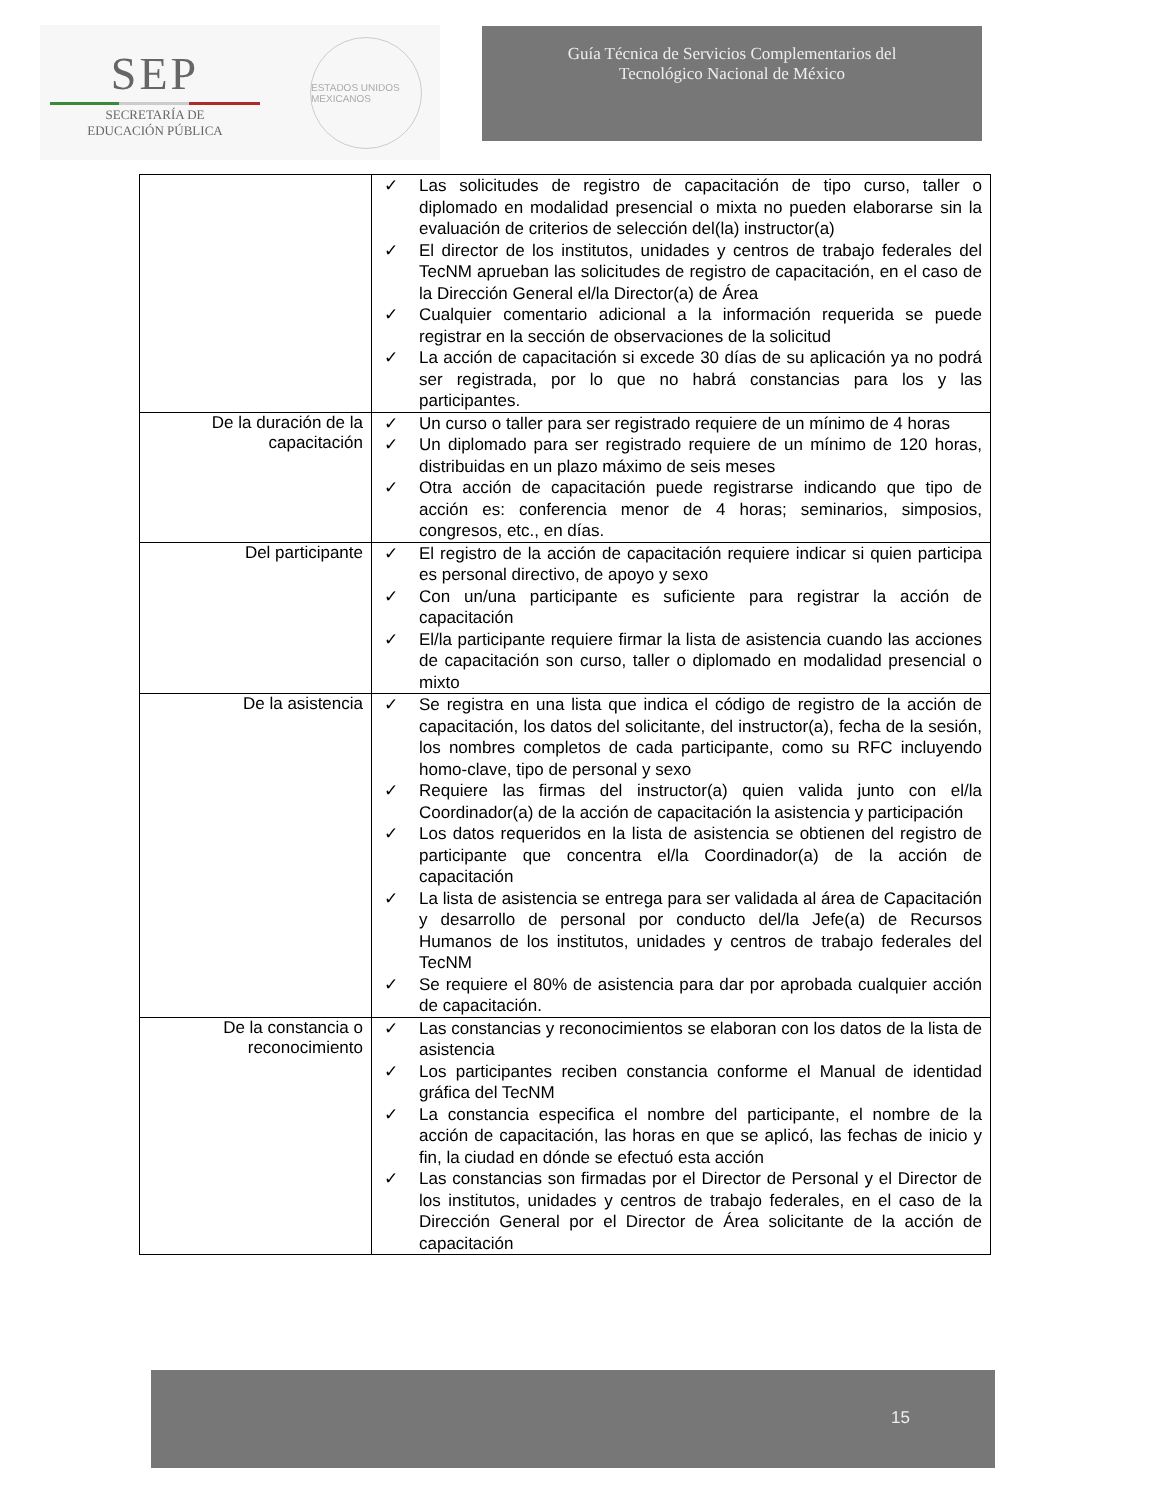SEP
SECRETARÍA DE
EDUCACIÓN PÚBLICA
ESTADOS UNIDOS MEXICANOS
Guía Técnica de Servicios Complementarios del
Tecnológico Nacional de México
| | ✓ Las solicitudes de registro de capacitación de tipo curso, taller o diplomado en modalidad presencial o mixta no pueden elaborarse sin la evaluación de criterios de selección del(la) instructor(a) ✓ El director de los institutos, unidades y centros de trabajo federales del TecNM aprueban las solicitudes de registro de capacitación, en el caso de la Dirección General el/la Director(a) de Área ✓ Cualquier comentario adicional a la información requerida se puede registrar en la sección de observaciones de la solicitud ✓ La acción de capacitación si excede 30 días de su aplicación ya no podrá ser registrada, por lo que no habrá constancias para los y las participantes. |
| De la duración de la capacitación | ✓ Un curso o taller para ser registrado requiere de un mínimo de 4 horas ✓ Un diplomado para ser registrado requiere de un mínimo de 120 horas, distribuidas en un plazo máximo de seis meses ✓ Otra acción de capacitación puede registrarse indicando que tipo de acción es: conferencia menor de 4 horas; seminarios, simposios, congresos, etc., en días. |
| Del participante | ✓ El registro de la acción de capacitación requiere indicar si quien participa es personal directivo, de apoyo y sexo ✓ Con un/una participante es suficiente para registrar la acción de capacitación ✓ El/la participante requiere firmar la lista de asistencia cuando las acciones de capacitación son curso, taller o diplomado en modalidad presencial o mixto |
| De la asistencia | ✓ Se registra en una lista que indica el código de registro de la acción de capacitación, los datos del solicitante, del instructor(a), fecha de la sesión, los nombres completos de cada participante, como su RFC incluyendo homo-clave, tipo de personal y sexo ✓ Requiere las firmas del instructor(a) quien valida junto con el/la Coordinador(a) de la acción de capacitación la asistencia y participación ✓ Los datos requeridos en la lista de asistencia se obtienen del registro de participante que concentra el/la Coordinador(a) de la acción de capacitación ✓ La lista de asistencia se entrega para ser validada al área de Capacitación y desarrollo de personal por conducto del/la Jefe(a) de Recursos Humanos de los institutos, unidades y centros de trabajo federales del TecNM ✓ Se requiere el 80% de asistencia para dar por aprobada cualquier acción de capacitación. |
| De la constancia o reconocimiento | ✓ Las constancias y reconocimientos se elaboran con los datos de la lista de asistencia ✓ Los participantes reciben constancia conforme el Manual de identidad gráfica del TecNM ✓ La constancia especifica el nombre del participante, el nombre de la acción de capacitación, las horas en que se aplicó, las fechas de inicio y fin, la ciudad en dónde se efectuó esta acción ✓ Las constancias son firmadas por el Director de Personal y el Director de los institutos, unidades y centros de trabajo federales, en el caso de la Dirección General por el Director de Área solicitante de la acción de capacitación |
15